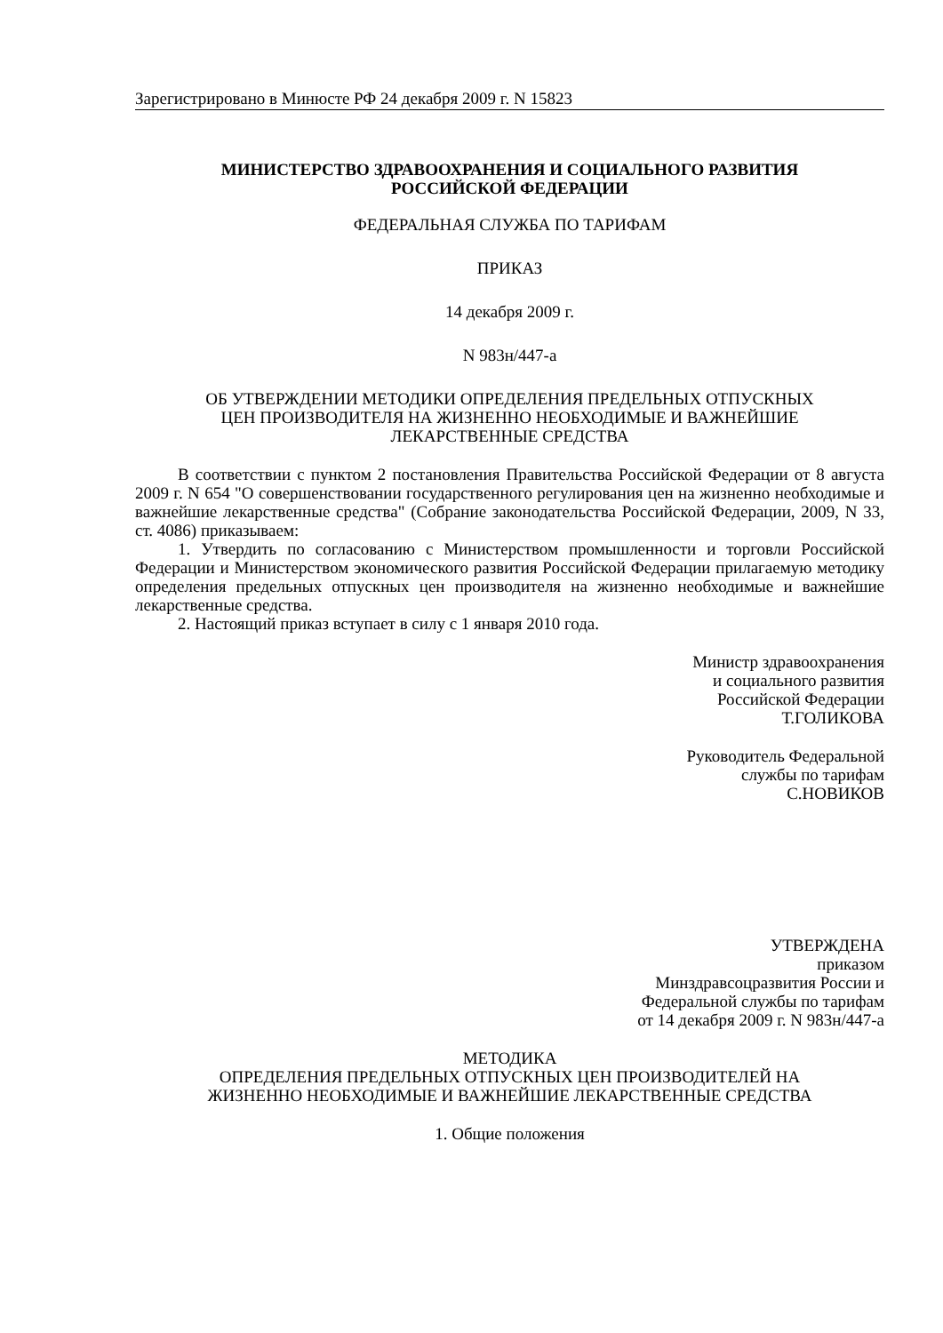Зарегистрировано в Минюсте РФ 24 декабря 2009 г. N 15823
МИНИСТЕРСТВО ЗДРАВООХРАНЕНИЯ И СОЦИАЛЬНОГО РАЗВИТИЯ
РОССИЙСКОЙ ФЕДЕРАЦИИ
ФЕДЕРАЛЬНАЯ СЛУЖБА ПО ТАРИФАМ
ПРИКАЗ
14 декабря 2009 г.
N 983н/447-а
ОБ УТВЕРЖДЕНИИ МЕТОДИКИ ОПРЕДЕЛЕНИЯ ПРЕДЕЛЬНЫХ ОТПУСКНЫХ
ЦЕН ПРОИЗВОДИТЕЛЯ НА ЖИЗНЕННО НЕОБХОДИМЫЕ И ВАЖНЕЙШИЕ
ЛЕКАРСТВЕННЫЕ СРЕДСТВА
В соответствии с пунктом 2 постановления Правительства Российской Федерации от 8 августа 2009 г. N 654 "О совершенствовании государственного регулирования цен на жизненно необходимые и важнейшие лекарственные средства" (Собрание законодательства Российской Федерации, 2009, N 33, ст. 4086) приказываем:
1. Утвердить по согласованию с Министерством промышленности и торговли Российской Федерации и Министерством экономического развития Российской Федерации прилагаемую методику определения предельных отпускных цен производителя на жизненно необходимые и важнейшие лекарственные средства.
2. Настоящий приказ вступает в силу с 1 января 2010 года.
Министр здравоохранения
и социального развития
Российской Федерации
Т.ГОЛИКОВА
Руководитель Федеральной
службы по тарифам
С.НОВИКОВ
УТВЕРЖДЕНА
приказом
Минздравсоцразвития России и
Федеральной службы по тарифам
от 14 декабря 2009 г. N 983н/447-а
МЕТОДИКА
ОПРЕДЕЛЕНИЯ ПРЕДЕЛЬНЫХ ОТПУСКНЫХ ЦЕН ПРОИЗВОДИТЕЛЕЙ НА
ЖИЗНЕННО НЕОБХОДИМЫЕ И ВАЖНЕЙШИЕ ЛЕКАРСТВЕННЫЕ СРЕДСТВА
1. Общие положения